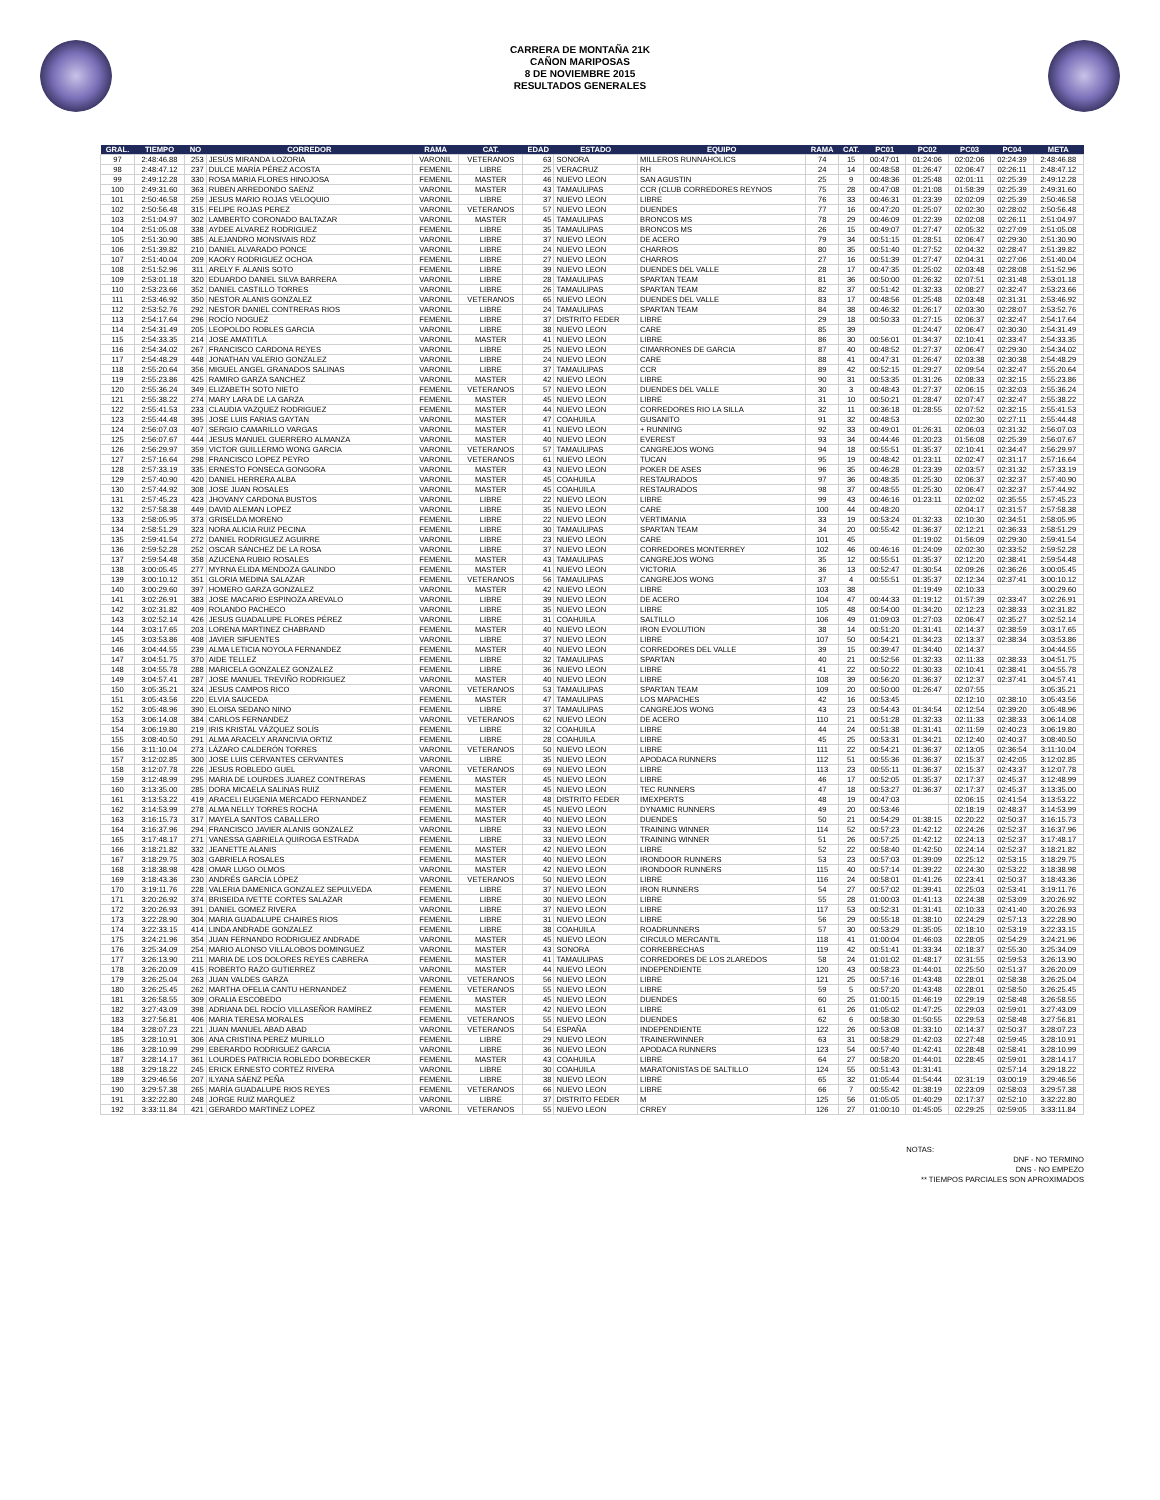CARRERA DE MONTAÑA 21K
CAÑON MARIPOSAS
8 DE NOVIEMBRE 2015
RESULTADOS GENERALES
| GRAL. | TIEMPO | NO | CORREDOR | RAMA | CAT. | EDAD | ESTADO | EQUIPO | RAMA | CAT. | PC01 | PC02 | PC03 | PC04 | META |
| --- | --- | --- | --- | --- | --- | --- | --- | --- | --- | --- | --- | --- | --- | --- | --- |
| 97 | 2:48:46.88 | 253 | JESÚS MIRANDA LOZORIA | VARONIL | VETERANOS | 63 | SONORA | MILLEROS RUNNAHOLICS | 74 | 15 | 00:47:01 | 01:24:06 | 02:02:06 | 02:24:39 | 2:48:46.88 |
| 98 | 2:48:47.12 | 237 | DULCE MARÍA PÉREZ ACOSTA | FEMENIL | LIBRE | 25 | VERACRUZ | RH | 24 | 14 | 00:48:58 | 01:26:47 | 02:06:47 | 02:26:11 | 2:48:47.12 |
| 99 | 2:49:12.28 | 330 | ROSA MARIA FLORES HINOJOSA | FEMENIL | MASTER | 46 | NUEVO LEON | SAN AGUSTIN | 25 | 9 | 00:48:36 | 01:25:48 | 02:01:11 | 02:25:39 | 2:49:12.28 |
| 100 | 2:49:31.60 | 363 | RUBEN ARREDONDO SAENZ | VARONIL | MASTER | 43 | TAMAULIPAS | CCR (CLUB CORREDORES REYNOS | 75 | 28 | 00:47:08 | 01:21:08 | 01:58:39 | 02:25:39 | 2:49:31.60 |
| 101 | 2:50:46.58 | 259 | JESUS MARIO ROJAS VELOQUIO | VARONIL | LIBRE | 37 | NUEVO LEON | LIBRE | 76 | 33 | 00:46:31 | 01:23:39 | 02:02:09 | 02:25:39 | 2:50:46.58 |
| 102 | 2:50:56.48 | 315 | FELIPE ROJAS PEREZ | VARONIL | VETERANOS | 57 | NUEVO LEON | DUENDES | 77 | 16 | 00:47:20 | 01:25:07 | 02:02:30 | 02:28:02 | 2:50:56.48 |
| 103 | 2:51:04.97 | 302 | LAMBERTO CORONADO BALTAZAR | VARONIL | MASTER | 45 | TAMAULIPAS | BRONCOS MS | 78 | 29 | 00:46:09 | 01:22:39 | 02:02:08 | 02:26:11 | 2:51:04.97 |
| 104 | 2:51:05.08 | 338 | AYDEE ALVAREZ RODRIGUEZ | FEMENIL | LIBRE | 35 | TAMAULIPAS | BRONCOS MS | 26 | 15 | 00:49:07 | 01:27:47 | 02:05:32 | 02:27:09 | 2:51:05.08 |
| 105 | 2:51:30.90 | 385 | ALEJANDRO MONSIVAIS RDZ | VARONIL | LIBRE | 37 | NUEVO LEON | DE ACERO | 79 | 34 | 00:51:15 | 01:28:51 | 02:06:47 | 02:29:30 | 2:51:30.90 |
| 106 | 2:51:39.82 | 210 | DANIEL ALVARADO PONCE | VARONIL | LIBRE | 24 | NUEVO LEON | CHARROS | 80 | 35 | 00:51:40 | 01:27:52 | 02:04:32 | 02:28:47 | 2:51:39.82 |
| 107 | 2:51:40.04 | 209 | KAORY RODRIGUEZ OCHOA | FEMENIL | LIBRE | 27 | NUEVO LEON | CHARROS | 27 | 16 | 00:51:39 | 01:27:47 | 02:04:31 | 02:27:06 | 2:51:40.04 |
| 108 | 2:51:52.96 | 311 | ARELY F. ALANIS SOTO | FEMENIL | LIBRE | 39 | NUEVO LEON | DUENDES DEL VALLE | 28 | 17 | 00:47:35 | 01:25:02 | 02:03:48 | 02:28:08 | 2:51:52.96 |
| 109 | 2:53:01.18 | 320 | EDUARDO DANIEL SILVA BARRERA | VARONIL | LIBRE | 28 | TAMAULIPAS | SPARTAN TEAM | 81 | 36 | 00:50:00 | 01:26:32 | 02:07:51 | 02:31:48 | 2:53:01.18 |
| 110 | 2:53:23.66 | 352 | DANIEL CASTILLO TORRES | VARONIL | LIBRE | 26 | TAMAULIPAS | SPARTAN TEAM | 82 | 37 | 00:51:42 | 01:32:33 | 02:08:27 | 02:32:47 | 2:53:23.66 |
| 111 | 2:53:46.92 | 350 | NESTOR ALANIS GONZALEZ | VARONIL | VETERANOS | 65 | NUEVO LEON | DUENDES DEL VALLE | 83 | 17 | 00:48:56 | 01:25:48 | 02:03:48 | 02:31:31 | 2:53:46.92 |
| 112 | 2:53:52.76 | 292 | NESTOR DANIEL CONTRERAS RIOS | VARONIL | LIBRE | 24 | TAMAULIPAS | SPARTAN TEAM | 84 | 38 | 00:46:32 | 01:26:17 | 02:03:30 | 02:28:07 | 2:53:52.76 |
| 113 | 2:54:17.64 | 296 | ROCÍO NOGUEZ | FEMENIL | LIBRE | 37 | DISTRITO FEDER | LIBRE | 29 | 18 | 00:50:33 | 01:27:15 | 02:06:37 | 02:32:47 | 2:54:17.64 |
| 114 | 2:54:31.49 | 205 | LEOPOLDO ROBLES GARCIA | VARONIL | LIBRE | 38 | NUEVO LEON | CARE | 85 | 39 | | 01:24:47 | 02:06:47 | 02:30:30 | 2:54:31.49 |
| 115 | 2:54:33.35 | 214 | JOSE AMATITLA | VARONIL | MASTER | 41 | NUEVO LEON | LIBRE | 86 | 30 | 00:56:01 | 01:34:37 | 02:10:41 | 02:33:47 | 2:54:33.35 |
| 116 | 2:54:34.02 | 267 | FRANCISCO CARDONA REYES | VARONIL | LIBRE | 25 | NUEVO LEON | CIMARRONES DE GARCIA | 87 | 40 | 00:48:52 | 01:27:37 | 02:06:47 | 02:29:30 | 2:54:34.02 |
| 117 | 2:54:48.29 | 448 | JONATHAN VALERIO GONZALEZ | VARONIL | LIBRE | 24 | NUEVO LEON | CARE | 88 | 41 | 00:47:31 | 01:26:47 | 02:03:38 | 02:30:38 | 2:54:48.29 |
| 118 | 2:55:20.64 | 356 | MIGUEL ANGEL GRANADOS SALINAS | VARONIL | LIBRE | 37 | TAMAULIPAS | CCR | 89 | 42 | 00:52:15 | 01:29:27 | 02:09:54 | 02:32:47 | 2:55:20.64 |
| 119 | 2:55:23.86 | 425 | RAMIRO GARZA SANCHEZ | VARONIL | MASTER | 42 | NUEVO LEON | LIBRE | 90 | 31 | 00:53:35 | 01:31:26 | 02:08:33 | 02:32:15 | 2:55:23.86 |
| 120 | 2:55:36.24 | 349 | ELIZABETH SOTO NIETO | FEMENIL | VETERANOS | 57 | NUEVO LEON | DUENDES DEL VALLE | 30 | 3 | 00:48:43 | 01:27:37 | 02:06:15 | 02:32:03 | 2:55:36.24 |
| 121 | 2:55:38.22 | 274 | MARY LARA DE LA GARZA | FEMENIL | MASTER | 45 | NUEVO LEON | LIBRE | 31 | 10 | 00:50:21 | 01:28:47 | 02:07:47 | 02:32:47 | 2:55:38.22 |
| 122 | 2:55:41.53 | 233 | CLAUDIA VAZQUEZ RODRIGUEZ | FEMENIL | MASTER | 44 | NUEVO LEON | CORREDORES RIO LA SILLA | 32 | 11 | 00:36:18 | 01:28:55 | 02:07:52 | 02:32:15 | 2:55:41.53 |
| 123 | 2:55:44.48 | 395 | JOSE LUIS FARIAS GAYTAN | VARONIL | MASTER | 47 | COAHUILA | GUSANITO | 91 | 32 | 00:48:53 | | 02:02:30 | 02:27:11 | 2:55:44.48 |
| 124 | 2:56:07.03 | 407 | SERGIO CAMARILLO VARGAS | VARONIL | MASTER | 41 | NUEVO LEON | + RUNNING | 92 | 33 | 00:49:01 | 01:26:31 | 02:06:03 | 02:31:32 | 2:56:07.03 |
| 125 | 2:56:07.67 | 444 | JESUS MANUEL GUERRERO ALMANZA | VARONIL | MASTER | 40 | NUEVO LEON | EVEREST | 93 | 34 | 00:44:46 | 01:20:23 | 01:56:08 | 02:25:39 | 2:56:07.67 |
| 126 | 2:56:29.97 | 359 | VICTOR GUILLERMO WONG GARCIA | VARONIL | VETERANOS | 57 | TAMAULIPAS | CANGREJOS WONG | 94 | 18 | 00:55:51 | 01:35:37 | 02:10:41 | 02:34:47 | 2:56:29.97 |
| 127 | 2:57:16.64 | 298 | FRANCISCO LOPEZ PEYRO | VARONIL | VETERANOS | 61 | NUEVO LEON | TUCAN | 95 | 19 | 00:48:42 | 01:23:11 | 02:02:47 | 02:31:17 | 2:57:16.64 |
| 128 | 2:57:33.19 | 335 | ERNESTO FONSECA GONGORA | VARONIL | MASTER | 43 | NUEVO LEON | POKER DE ASES | 96 | 35 | 00:46:28 | 01:23:39 | 02:03:57 | 02:31:32 | 2:57:33.19 |
| 129 | 2:57:40.90 | 420 | DANIEL HERRERA ALBA | VARONIL | MASTER | 45 | COAHUILA | RESTAURADOS | 97 | 36 | 00:48:35 | 01:25:30 | 02:06:37 | 02:32:37 | 2:57:40.90 |
| 130 | 2:57:44.92 | 308 | JOSE JUAN ROSALES | VARONIL | MASTER | 45 | COAHUILA | RESTAURADOS | 98 | 37 | 00:48:55 | 01:25:30 | 02:06:47 | 02:32:37 | 2:57:44.92 |
| 131 | 2:57:45.23 | 423 | JHOVANY CARDONA BUSTOS | VARONIL | LIBRE | 22 | NUEVO LEON | LIBRE | 99 | 43 | 00:46:16 | 01:23:11 | 02:02:02 | 02:35:55 | 2:57:45.23 |
| 132 | 2:57:58.38 | 449 | DAVID ALEMAN LOPEZ | VARONIL | LIBRE | 35 | NUEVO LEON | CARE | 100 | 44 | 00:48:20 | | 02:04:17 | 02:31:57 | 2:57:58.38 |
| 133 | 2:58:05.95 | 373 | GRISELDA MORENO | FEMENIL | LIBRE | 22 | NUEVO LEON | VERTIMANIA | 33 | 19 | 00:53:24 | 01:32:33 | 02:10:30 | 02:34:51 | 2:58:05.95 |
| 134 | 2:58:51.29 | 323 | NORA ALICIA RUIZ PECINA | FEMENIL | LIBRE | 30 | TAMAULIPAS | SPARTAN TEAM | 34 | 20 | 00:55:42 | 01:36:37 | 02:12:21 | 02:36:33 | 2:58:51.29 |
| 135 | 2:59:41.54 | 272 | DANIEL RODRIGUEZ AGUIRRE | VARONIL | LIBRE | 23 | NUEVO LEON | CARE | 101 | 45 | | 01:19:02 | 01:56:09 | 02:29:30 | 2:59:41.54 |
| 136 | 2:59:52.28 | 252 | OSCAR SÁNCHEZ DE LA ROSA | VARONIL | LIBRE | 37 | NUEVO LEON | CORREDORES MONTERREY | 102 | 46 | 00:46:16 | 01:24:09 | 02:02:30 | 02:33:52 | 2:59:52.28 |
| 137 | 2:59:54.48 | 358 | AZUCENA RUBIO ROSALES | FEMENIL | MASTER | 43 | TAMAULIPAS | CANGREJOS WONG | 35 | 12 | 00:55:51 | 01:35:37 | 02:12:20 | 02:38:41 | 2:59:54.48 |
| 138 | 3:00:05.45 | 277 | MYRNA ELIDA MENDOZA GALINDO | FEMENIL | MASTER | 41 | NUEVO LEON | VICTORIA | 36 | 13 | 00:52:47 | 01:30:54 | 02:09:26 | 02:36:26 | 3:00:05.45 |
| 139 | 3:00:10.12 | 351 | GLORIA MEDINA SALAZAR | FEMENIL | VETERANOS | 56 | TAMAULIPAS | CANGREJOS WONG | 37 | 4 | 00:55:51 | 01:35:37 | 02:12:34 | 02:37:41 | 3:00:10.12 |
| 140 | 3:00:29.60 | 397 | HOMERO GARZA GONZALEZ | VARONIL | MASTER | 42 | NUEVO LEON | LIBRE | 103 | 38 | | 01:19:49 | 02:10:33 | | 3:00:29.60 |
| 141 | 3:02:26.91 | 383 | JOSE MACARIO ESPINOZA AREVALO | VARONIL | LIBRE | 39 | NUEVO LEON | DE ACERO | 104 | 47 | 00:44:33 | 01:19:12 | 01:57:39 | 02:33:47 | 3:02:26.91 |
| 142 | 3:02:31.82 | 409 | ROLANDO PACHECO | VARONIL | LIBRE | 35 | NUEVO LEON | LIBRE | 105 | 48 | 00:54:00 | 01:34:20 | 02:12:23 | 02:38:33 | 3:02:31.82 |
| 143 | 3:02:52.14 | 426 | JESUS GUADALUPE FLORES PÉREZ | VARONIL | LIBRE | 31 | COAHUILA | SALTILLO | 106 | 49 | 01:09:03 | 01:27:03 | 02:06:47 | 02:35:27 | 3:02:52.14 |
| 144 | 3:03:17.65 | 203 | LORENA MARTINEZ CHABRAND | FEMENIL | MASTER | 40 | NUEVO LEON | IRON EVOLUTION | 38 | 14 | 00:51:20 | 01:31:41 | 02:14:37 | 02:38:59 | 3:03:17.65 |
| 145 | 3:03:53.86 | 408 | JAVIER SIFUENTES | VARONIL | LIBRE | 37 | NUEVO LEON | LIBRE | 107 | 50 | 00:54:21 | 01:34:23 | 02:13:37 | 02:38:34 | 3:03:53.86 |
| 146 | 3:04:44.55 | 239 | ALMA LETICIA NOYOLA FERNANDEZ | FEMENIL | MASTER | 40 | NUEVO LEON | CORREDORES DEL VALLE | 39 | 15 | 00:39:47 | 01:34:40 | 02:14:37 | | 3:04:44.55 |
| 147 | 3:04:51.75 | 370 | AIDE TELLEZ | FEMENIL | LIBRE | 32 | TAMAULIPAS | SPARTAN | 40 | 21 | 00:52:56 | 01:32:33 | 02:11:33 | 02:38:33 | 3:04:51.75 |
| 148 | 3:04:55.78 | 288 | MARICELA GONZALEZ GONZALEZ | FEMENIL | LIBRE | 36 | NUEVO LEON | LIBRE | 41 | 22 | 00:50:22 | 01:30:33 | 02:10:41 | 02:38:41 | 3:04:55.78 |
| 149 | 3:04:57.41 | 287 | JOSE MANUEL TREVIÑO RODRIGUEZ | VARONIL | MASTER | 40 | NUEVO LEON | LIBRE | 108 | 39 | 00:56:20 | 01:36:37 | 02:12:37 | 02:37:41 | 3:04:57.41 |
| 150 | 3:05:35.21 | 324 | JESUS CAMPOS RICO | VARONIL | VETERANOS | 53 | TAMAULIPAS | SPARTAN TEAM | 109 | 20 | 00:50:00 | 01:26:47 | 02:07:55 | | 3:05:35.21 |
| 151 | 3:05:43.56 | 220 | ELVIA SAUCEDA | FEMENIL | MASTER | 47 | TAMAULIPAS | LOS MAPACHES | 42 | 16 | 00:53:45 | | 02:12:10 | 02:38:10 | 3:05:43.56 |
| 152 | 3:05:48.96 | 390 | ELOISA SEDANO NINO | FEMENIL | LIBRE | 37 | TAMAULIPAS | CANGREJOS WONG | 43 | 23 | 00:54:43 | 01:34:54 | 02:12:54 | 02:39:20 | 3:05:48.96 |
| 153 | 3:06:14.08 | 384 | CARLOS FERNANDEZ | VARONIL | VETERANOS | 62 | NUEVO LEON | DE ACERO | 110 | 21 | 00:51:28 | 01:32:33 | 02:11:33 | 02:38:33 | 3:06:14.08 |
| 154 | 3:06:19.80 | 219 | IRIS KRISTAL VÁZQUEZ SOLÍS | FEMENIL | LIBRE | 32 | COAHUILA | LIBRE | 44 | 24 | 00:51:38 | 01:31:41 | 02:11:59 | 02:40:23 | 3:06:19.80 |
| 155 | 3:08:40.50 | 291 | ALMA ARACELY ARANCIVIA ORTIZ | FEMENIL | LIBRE | 28 | COAHUILA | LIBRE | 45 | 25 | 00:53:31 | 01:34:21 | 02:12:40 | 02:40:37 | 3:08:40.50 |
| 156 | 3:11:10.04 | 273 | LÁZARO CALDERÓN TORRES | VARONIL | VETERANOS | 50 | NUEVO LEON | LIBRE | 111 | 22 | 00:54:21 | 01:36:37 | 02:13:05 | 02:36:54 | 3:11:10.04 |
| 157 | 3:12:02.85 | 300 | JOSE LUIS CERVANTES CERVANTES | VARONIL | LIBRE | 35 | NUEVO LEON | APODACA RUNNERS | 112 | 51 | 00:55:36 | 01:36:37 | 02:15:37 | 02:42:05 | 3:12:02.85 |
| 158 | 3:12:07.78 | 226 | JESUS ROBLEDO GUEL | VARONIL | VETERANOS | 69 | NUEVO LEON | LIBRE | 113 | 23 | 00:55:11 | 01:36:37 | 02:15:37 | 02:43:37 | 3:12:07.78 |
| 159 | 3:12:48.99 | 295 | MARIA DE LOURDES JUAREZ CONTRERAS | FEMENIL | MASTER | 45 | NUEVO LEON | LIBRE | 46 | 17 | 00:52:05 | 01:35:37 | 02:17:37 | 02:45:37 | 3:12:48.99 |
| 160 | 3:13:35.00 | 285 | DORA MICAELA SALINAS RUIZ | FEMENIL | MASTER | 45 | NUEVO LEON | TEC RUNNERS | 47 | 18 | 00:53:27 | 01:36:37 | 02:17:37 | 02:45:37 | 3:13:35.00 |
| 161 | 3:13:53.22 | 419 | ARACELI EUGENIA MERCADO FERNANDEZ | FEMENIL | MASTER | 48 | DISTRITO FEDER | IMEXPERTS | 48 | 19 | 00:47:03 | | 02:06:15 | 02:41:54 | 3:13:53.22 |
| 162 | 3:14:53.99 | 278 | ALMA NELLY TORRES ROCHA | FEMENIL | MASTER | 45 | NUEVO LEON | DYNAMIC RUNNERS | 49 | 20 | 00:53:46 | | 02:18:19 | 02:48:37 | 3:14:53.99 |
| 163 | 3:16:15.73 | 317 | MAYELA SANTOS CABALLERO | FEMENIL | MASTER | 40 | NUEVO LEON | DUENDES | 50 | 21 | 00:54:29 | 01:38:15 | 02:20:22 | 02:50:37 | 3:16:15.73 |
| 164 | 3:16:37.96 | 294 | FRANCISCO JAVIER ALANIS GONZALEZ | VARONIL | LIBRE | 33 | NUEVO LEON | TRAINING WINNER | 114 | 52 | 00:57:23 | 01:42:12 | 02:24:26 | 02:52:37 | 3:16:37.96 |
| 165 | 3:17:48.17 | 271 | VANESSA GABRIELA QUIROGA ESTRADA | FEMENIL | LIBRE | 33 | NUEVO LEON | TRAINING WINNER | 51 | 26 | 00:57:25 | 01:42:12 | 02:24:13 | 02:52:37 | 3:17:48.17 |
| 166 | 3:18:21.82 | 332 | JEANETTE ALANIS | FEMENIL | MASTER | 42 | NUEVO LEON | LIBRE | 52 | 22 | 00:58:40 | 01:42:50 | 02:24:14 | 02:52:37 | 3:18:21.82 |
| 167 | 3:18:29.75 | 303 | GABRIELA ROSALES | FEMENIL | MASTER | 40 | NUEVO LEON | IRONDOOR RUNNERS | 53 | 23 | 00:57:03 | 01:39:09 | 02:25:12 | 02:53:15 | 3:18:29.75 |
| 168 | 3:18:38.98 | 428 | OMAR LUGO OLMOS | VARONIL | MASTER | 42 | NUEVO LEON | IRONDOOR RUNNERS | 115 | 40 | 00:57:14 | 01:39:22 | 02:24:30 | 02:53:22 | 3:18:38.98 |
| 169 | 3:18:43.36 | 230 | ANDRÉS GARCÍA LÓPEZ | VARONIL | VETERANOS | 50 | NUEVO LEON | LIBRE | 116 | 24 | 00:58:01 | 01:41:26 | 02:23:41 | 02:50:37 | 3:18:43.36 |
| 170 | 3:19:11.76 | 228 | VALERIA DAMENICA GONZALEZ SEPULVEDA | FEMENIL | LIBRE | 37 | NUEVO LEON | IRON RUNNERS | 54 | 27 | 00:57:02 | 01:39:41 | 02:25:03 | 02:53:41 | 3:19:11.76 |
| 171 | 3:20:26.92 | 374 | BRISEIDA IVETTE CORTES SALAZAR | FEMENIL | LIBRE | 30 | NUEVO LEON | LIBRE | 55 | 28 | 01:00:03 | 01:41:13 | 02:24:38 | 02:53:09 | 3:20:26.92 |
| 172 | 3:20:26.93 | 391 | DANIEL GOMEZ RIVERA | VARONIL | LIBRE | 37 | NUEVO LEON | LIBRE | 117 | 53 | 00:52:31 | 01:31:41 | 02:10:33 | 02:41:40 | 3:20:26.93 |
| 173 | 3:22:28.90 | 304 | MARIA GUADALUPE CHAIRES RIOS | FEMENIL | LIBRE | 31 | NUEVO LEON | LIBRE | 56 | 29 | 00:55:18 | 01:38:10 | 02:24:29 | 02:57:13 | 3:22:28.90 |
| 174 | 3:22:33.15 | 414 | LINDA ANDRADE GONZALEZ | FEMENIL | LIBRE | 38 | COAHUILA | ROADRUNNERS | 57 | 30 | 00:53:29 | 01:35:05 | 02:18:10 | 02:53:19 | 3:22:33.15 |
| 175 | 3:24:21.96 | 354 | JUAN FERNANDO RODRIGUEZ ANDRADE | VARONIL | MASTER | 45 | NUEVO LEON | CIRCULO MERCANTIL | 118 | 41 | 01:00:04 | 01:46:03 | 02:28:05 | 02:54:29 | 3:24:21.96 |
| 176 | 3:25:34.09 | 254 | MARIO ALONSO VILLALOBOS DOMINGUEZ | VARONIL | MASTER | 43 | SONORA | CORREBRECHAS | 119 | 42 | 00:51:41 | 01:33:34 | 02:18:37 | 02:55:30 | 3:25:34.09 |
| 177 | 3:26:13.90 | 211 | MARIA DE LOS DOLORES REYES CABRERA | FEMENIL | MASTER | 41 | TAMAULIPAS | CORREDORES DE LOS 2LAREDOS | 58 | 24 | 01:01:02 | 01:48:17 | 02:31:55 | 02:59:53 | 3:26:13.90 |
| 178 | 3:26:20.09 | 415 | ROBERTO RAZO GUTIERREZ | VARONIL | MASTER | 44 | NUEVO LEON | INDEPENDIENTE | 120 | 43 | 00:58:23 | 01:44:01 | 02:25:50 | 02:51:37 | 3:26:20.09 |
| 179 | 3:26:25.04 | 263 | JUAN VALDES GARZA | VARONIL | VETERANOS | 56 | NUEVO LEON | LIBRE | 121 | 25 | 00:57:16 | 01:43:48 | 02:28:01 | 02:58:38 | 3:26:25.04 |
| 180 | 3:26:25.45 | 262 | MARTHA OFELIA CANTU HERNANDEZ | FEMENIL | VETERANOS | 55 | NUEVO LEON | LIBRE | 59 | 5 | 00:57:20 | 01:43:48 | 02:28:01 | 02:58:50 | 3:26:25.45 |
| 181 | 3:26:58.55 | 309 | ORALIA ESCOBEDO | FEMENIL | MASTER | 45 | NUEVO LEON | DUENDES | 60 | 25 | 01:00:15 | 01:46:19 | 02:29:19 | 02:58:48 | 3:26:58.55 |
| 182 | 3:27:43.09 | 398 | ADRIANA DEL ROCÍO VILLASEÑOR RAMÍREZ | FEMENIL | MASTER | 42 | NUEVO LEON | LIBRE | 61 | 26 | 01:05:02 | 01:47:25 | 02:29:03 | 02:59:01 | 3:27:43.09 |
| 183 | 3:27:56.81 | 406 | MARIA TERESA MORALES | FEMENIL | VETERANOS | 55 | NUEVO LEON | DUENDES | 62 | 6 | 00:58:30 | 01:50:55 | 02:29:53 | 02:58:48 | 3:27:56.81 |
| 184 | 3:28:07.23 | 221 | JUAN MANUEL ABAD ABAD | VARONIL | VETERANOS | 54 | ESPAÑA | INDEPENDIENTE | 122 | 26 | 00:53:08 | 01:33:10 | 02:14:37 | 02:50:37 | 3:28:07.23 |
| 185 | 3:28:10.91 | 306 | ANA CRISTINA PEREZ MURILLO | FEMENIL | LIBRE | 29 | NUEVO LEON | TRAINERWINNER | 63 | 31 | 00:58:29 | 01:42:03 | 02:27:48 | 02:59:45 | 3:28:10.91 |
| 186 | 3:28:10.99 | 299 | EBERARDO RODRIGUEZ GARCIA | VARONIL | LIBRE | 36 | NUEVO LEON | APODACA RUNNERS | 123 | 54 | 00:57:40 | 01:42:41 | 02:28:48 | 02:58:41 | 3:28:10.99 |
| 187 | 3:28:14.17 | 361 | LOURDES PATRICIA ROBLEDO DORBECKER | FEMENIL | MASTER | 43 | COAHUILA | LIBRE | 64 | 27 | 00:58:20 | 01:44:01 | 02:28:45 | 02:59:01 | 3:28:14.17 |
| 188 | 3:29:18.22 | 245 | ERICK ERNESTO CORTEZ RIVERA | VARONIL | LIBRE | 30 | COAHUILA | MARATONISTAS DE SALTILLO | 124 | 55 | 00:51:43 | 01:31:41 | | 02:57:14 | 3:29:18.22 |
| 189 | 3:29:46.56 | 207 | ILYANA SÁENZ PEÑA | FEMENIL | LIBRE | 38 | NUEVO LEON | LIBRE | 65 | 32 | 01:05:44 | 01:54:44 | 02:31:19 | 03:00:19 | 3:29:46.56 |
| 190 | 3:29:57.38 | 265 | MARÍA GUADALUPE RIOS REYES | FEMENIL | VETERANOS | 66 | NUEVO LEON | LIBRE | 66 | 7 | 00:55:42 | 01:38:19 | 02:23:09 | 02:58:03 | 3:29:57.38 |
| 191 | 3:32:22.80 | 248 | JORGE RUIZ MARQUEZ | VARONIL | LIBRE | 37 | DISTRITO FEDER | M | 125 | 56 | 01:05:05 | 01:40:29 | 02:17:37 | 02:52:10 | 3:32:22.80 |
| 192 | 3:33:11.84 | 421 | GERARDO MARTINEZ LOPEZ | VARONIL | VETERANOS | 55 | NUEVO LEON | CRREY | 126 | 27 | 01:00:10 | 01:45:05 | 02:29:25 | 02:59:05 | 3:33:11.84 |
NOTAS:
DNF - NO TERMINO
DNS - NO EMPEZO
** TIEMPOS PARCIALES SON APROXIMADOS